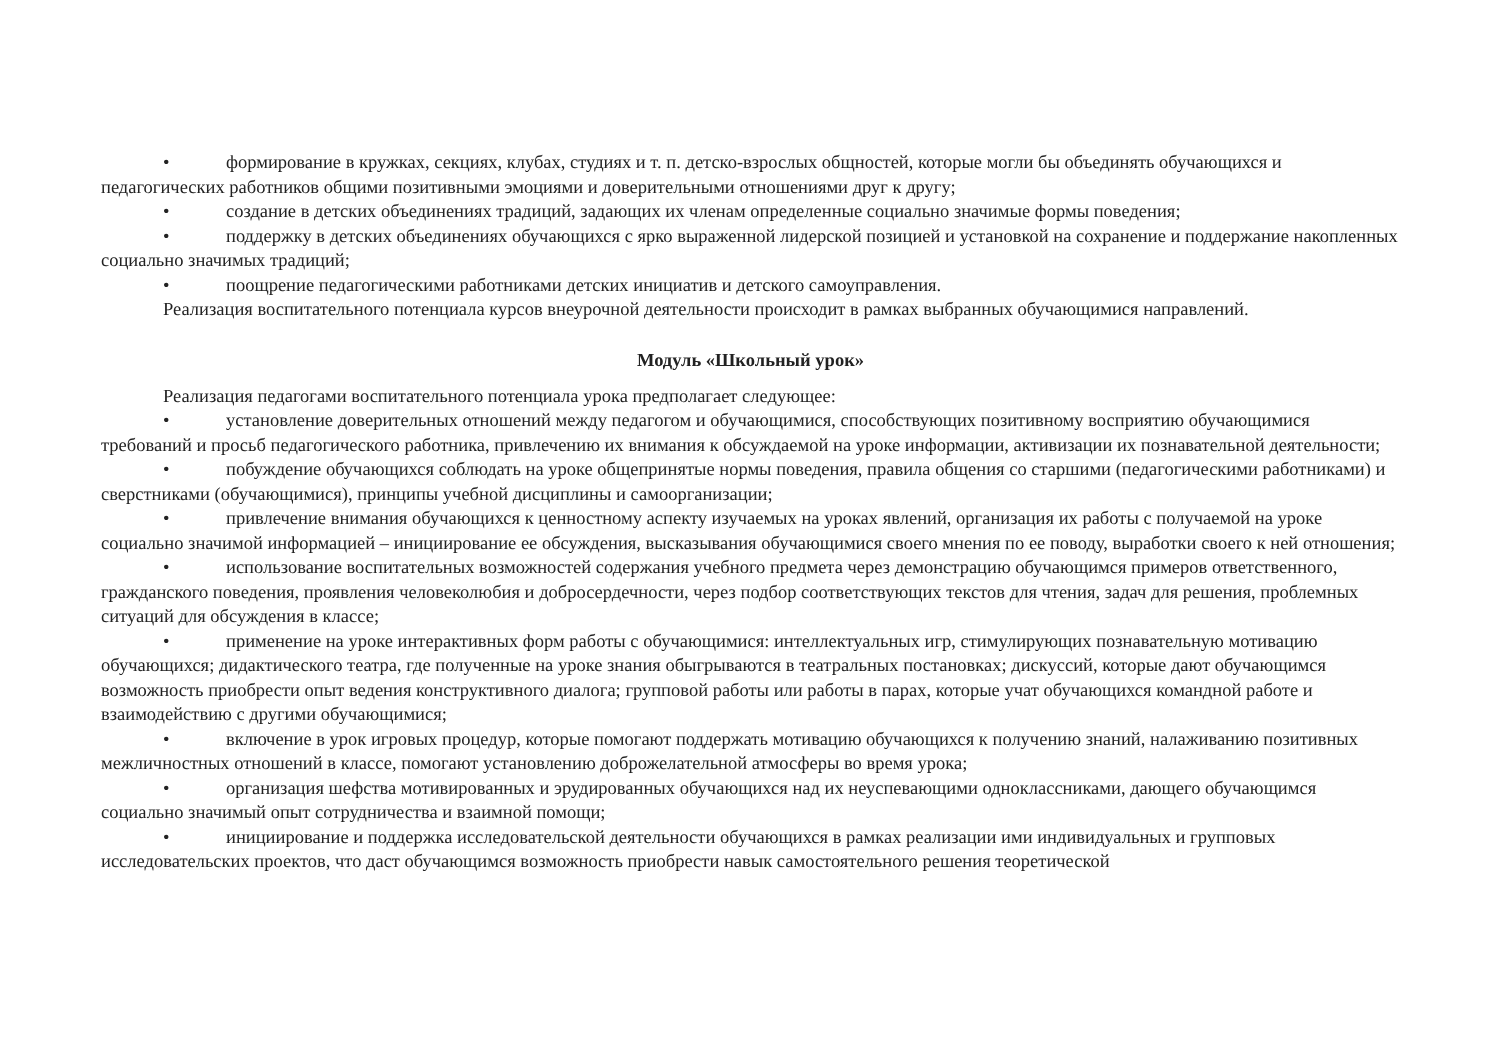• формирование в кружках, секциях, клубах, студиях и т. п. детско-взрослых общностей, которые могли бы объединять обучающихся и педагогических работников общими позитивными эмоциями и доверительными отношениями друг к другу;
• создание в детских объединениях традиций, задающих их членам определенные социально значимые формы поведения;
• поддержку в детских объединениях обучающихся с ярко выраженной лидерской позицией и установкой на сохранение и поддержание накопленных социально значимых традиций;
• поощрение педагогическими работниками детских инициатив и детского самоуправления.
Реализация воспитательного потенциала курсов внеурочной деятельности происходит в рамках выбранных обучающимися направлений.
Модуль «Школьный урок»
Реализация педагогами воспитательного потенциала урока предполагает следующее:
• установление доверительных отношений между педагогом и обучающимися, способствующих позитивному восприятию обучающимися требований и просьб педагогического работника, привлечению их внимания к обсуждаемой на уроке информации, активизации их познавательной деятельности;
• побуждение обучающихся соблюдать на уроке общепринятые нормы поведения, правила общения со старшими (педагогическими работниками) и сверстниками (обучающимися), принципы учебной дисциплины и самоорганизации;
• привлечение внимания обучающихся к ценностному аспекту изучаемых на уроках явлений, организация их работы с получаемой на уроке социально значимой информацией – инициирование ее обсуждения, высказывания обучающимися своего мнения по ее поводу, выработки своего к ней отношения;
• использование воспитательных возможностей содержания учебного предмета через демонстрацию обучающимся примеров ответственного, гражданского поведения, проявления человеколюбия и добросердечности, через подбор соответствующих текстов для чтения, задач для решения, проблемных ситуаций для обсуждения в классе;
• применение на уроке интерактивных форм работы с обучающимися: интеллектуальных игр, стимулирующих познавательную мотивацию обучающихся; дидактического театра, где полученные на уроке знания обыгрываются в театральных постановках; дискуссий, которые дают обучающимся возможность приобрести опыт ведения конструктивного диалога; групповой работы или работы в парах, которые учат обучающихся командной работе и взаимодействию с другими обучающимися;
• включение в урок игровых процедур, которые помогают поддержать мотивацию обучающихся к получению знаний, налаживанию позитивных межличностных отношений в классе, помогают установлению доброжелательной атмосферы во время урока;
• организация шефства мотивированных и эрудированных обучающихся над их неуспевающими одноклассниками, дающего обучающимся социально значимый опыт сотрудничества и взаимной помощи;
• инициирование и поддержка исследовательской деятельности обучающихся в рамках реализации ими индивидуальных и групповых исследовательских проектов, что даст обучающимся возможность приобрести навык самостоятельного решения теоретической